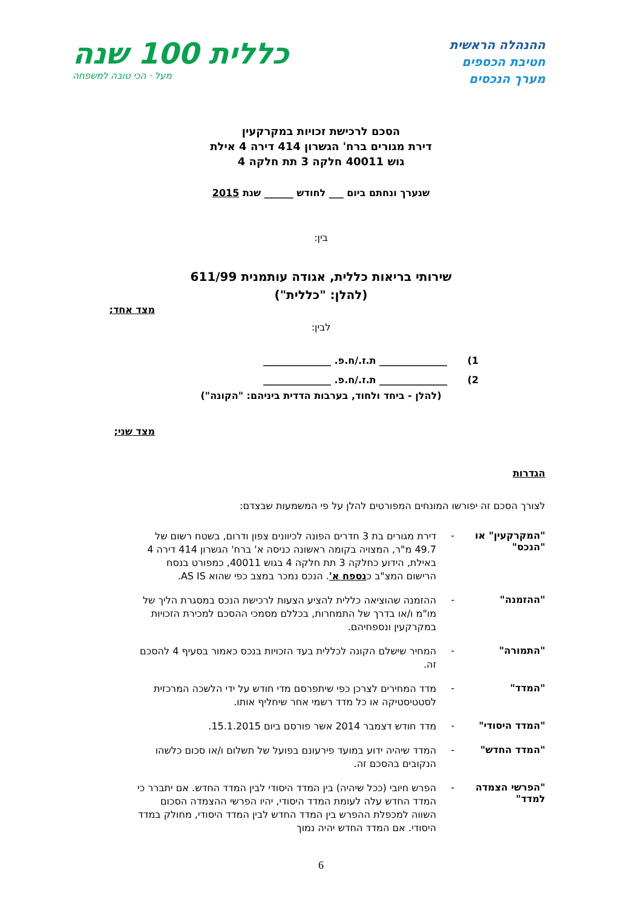ההנהלה הראשית
חטיבת הכספים
מערך הנכסים
כללית 100 שנה
מעל · הכי טובה למשפחה
הסכם לרכישת זכויות במקרקעין
דירת מגורים ברח' הגשרון 414 דירה 4 אילת
גוש 40011 חלקה 3 תת חלקה 4
שנערך ונחתם ביום ___ לחודש ______ שנת 2015
בין:
שירותי בריאות כללית, אגודה עותמנית 611/99
(להלן: "כללית")
מצד אחד;
לבין:
1) ______________ ת.ז./ח.פ. ______________
2) ______________ ת.ז./ח.פ. ______________
(להלן - ביחד ולחוד, בערבות הדדית ביניהם: "הקונה")
מצד שני;
הגדרות
לצורך הסכם זה יפורשו המונחים המפורטים להלן על פי המשמעות שבצדם:
"המקרקעין" או "הנכס"
-
דירת מגורים בת 3 חדרים הפונה לכיוונים צפון ודרום, בשטח רשום של 49.7 מ"ר, המצויה בקומה ראשונה כניסה א' ברח' הגשרון 414 דירה 4 באילת, הידוע כחלקה 3 תת חלקה 4 בגוש 40011, כמפורט בנסח הרישום המצ"ב כנספח א'. הנכס נמכר במצב כפי שהוא AS IS.
"ההזמנה" -
ההזמנה שהוציאה כללית להציע הצעות לרכישת הנכס במסגרת הליך של מו"מ ו/או בדרך של התמחרות, בכללם מסמכי ההסכם למכירת הזכויות במקרקעין ונספחיהם.
"התמורה" -
המחיר שישלם הקונה לכללית בעד הזכויות בנכס כאמור בסעיף 4 להסכם זה.
"המדד" -
מדד המחירים לצרכן כפי שיתפרסם מדי חודש על ידי הלשכה המרכזית לסטטיסטיקה או כל מדד רשמי אחר שיחליף אותו.
"המדד היסודי" -
מדד חודש דצמבר 2014 אשר פורסם ביום 15.1.2015.
"המדד החדש" -
המדד שיהיה ידוע במועד פירעונם בפועל של תשלום ו/או סכום כלשהו הנקובים בהסכם זה.
"הפרשי הצמדה למדד"
-
הפרש חיובי (ככל שיהיה) בין המדד היסודי לבין המדד החדש. אם יתברר כי המדד החדש עלה לעומת המדד היסודי, יהיו הפרשי ההצמדה הסכום השווה למכפלת ההפרש בין המדד החדש לבין המדד היסודי, מחולק במדד היסודי. אם המדד החדש יהיה נמוך
6